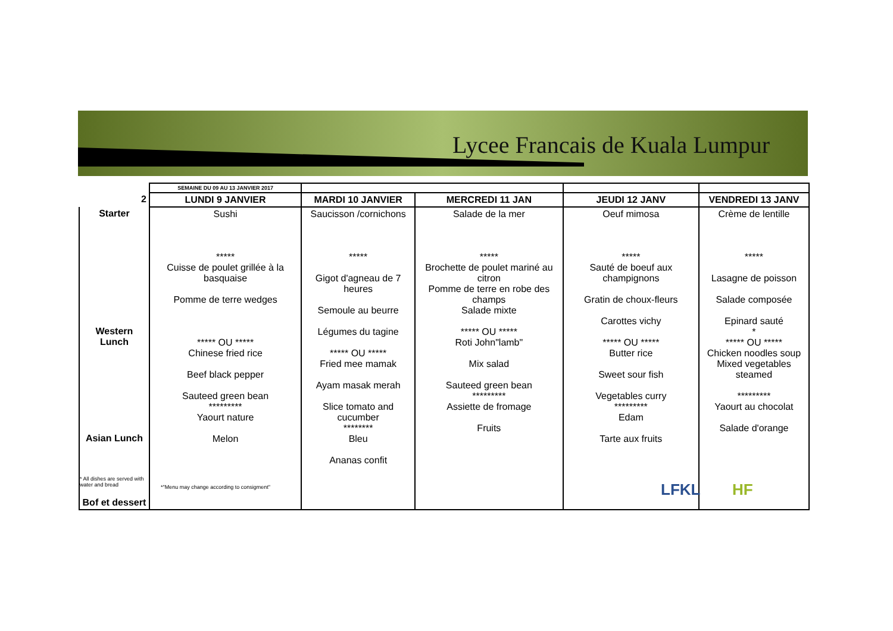Lycee Francais de Kuala Lumpur
| | SEMAINE DU 09 AU 13 JANVIER 2017 | | | | |
| 2 | LUNDI 9 JANVIER | MARDI 10 JANVIER | MERCREDI 11 JAN | JEUDI 12 JANV | VENDREDI 13 JANV |
| Starter Western Lunch Asian Lunch Bof et dessert | Sushi ***** Cuisse de poulet grillée à la basquaise Pomme de terre wedges ***** OU ***** Chinese fried rice Beef black pepper Sauteed green bean ********* Yaourt nature Melon | Saucisson /cornichons ***** Gigot d'agneau de 7 heures Semoule au beurre Légumes du tagine ***** OU ***** Fried mee mamak Ayam masak merah Slice tomato and cucumber ******** Bleu Ananas confit | Salade de la mer ***** Brochette de poulet mariné au citron Pomme de terre en robe des champs Salade mixte ***** OU ***** Roti John"lamb" Mix salad Sauteed green bean ********* Assiette de fromage Fruits | Oeuf mimosa ***** Sauté de boeuf aux champignons Gratin de choux-fleurs Carottes vichy ***** OU ***** Butter rice Sweet sour fish Vegetables curry ********* Edam Tarte aux fruits | Crème de lentille ***** Lasagne de poisson Salade composée Epinard sauté * ***** OU ***** Chicken noodles soup Mixed vegetables steamed ********* Yaourt au chocolat Salade d'orange |
* All dishes are served with
water and bread
*"Menu may change according to consigment"
LFKL HF